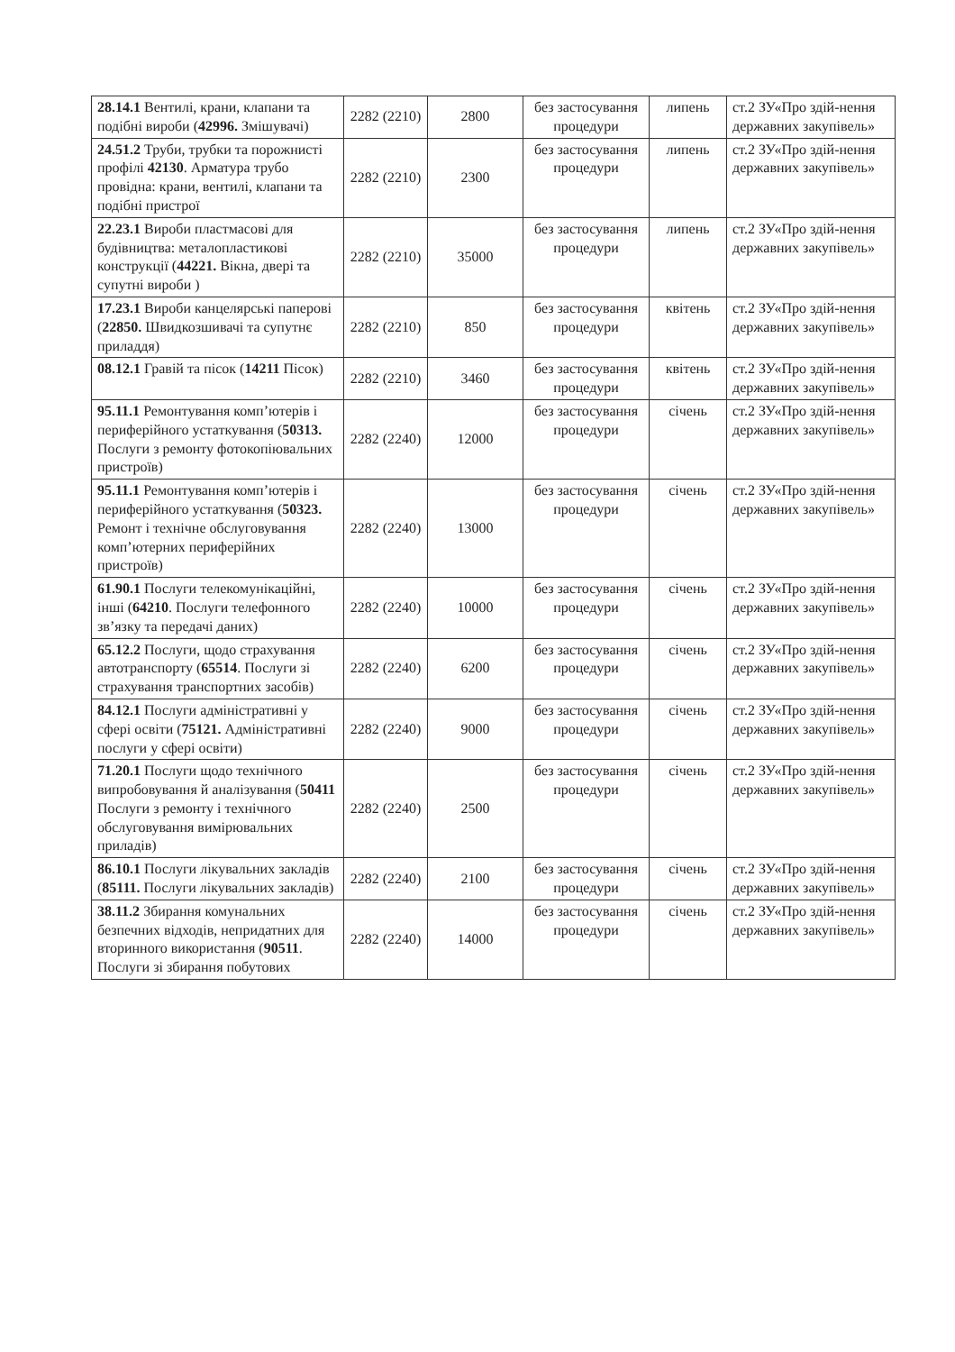| 28.14.1 Вентилі, крани, клапани та подібні вироби ( 42996. Змішувачі) | 2282 (2210) | 2800 | без застосування процедури | липень | ст.2 ЗУ«Про здій-нення державних закупівель» |
| 24.51.2 Труби, трубки та порожнисті профілі 42130 . Арматура трубо провідна: крани, вентилі, клапани та подібні пристрої | 2282 (2210) | 2300 | без застосування процедури | липень | ст.2 ЗУ«Про здій-нення державних закупівель» |
| 22.23.1 Вироби пластмасові для будівництва: металопластикові конструкції ( 44221. Вікна, двері та супутні вироби ) | 2282 (2210) | 35000 | без застосування процедури | липень | ст.2 ЗУ«Про здій-нення державних закупівель» |
| 17.23.1 Вироби канцелярські паперові ( 22850. Швидкозшивачі та супутнє приладдя) | 2282 (2210) | 850 | без застосування процедури | квітень | ст.2 ЗУ«Про здій-нення державних закупівель» |
| 08.12.1 Гравій та пісок ( 14211 Пісок) | 2282 (2210) | 3460 | без застосування процедури | квітень | ст.2 ЗУ«Про здій-нення державних закупівель» |
| 95.11.1 Ремонтування комп’ютерів і периферійного устаткування ( 50313. Послуги з ремонту фотокопіювальних пристроїв) | 2282 (2240) | 12000 | без застосування процедури | січень | ст.2 ЗУ«Про здій-нення державних закупівель» |
| 95.11.1 Ремонтування комп’ютерів і периферійного устаткування ( 50323. Ремонт і технічне обслуговування комп’ютерних периферійних пристроїв) | 2282 (2240) | 13000 | без застосування процедури | січень | ст.2 ЗУ«Про здій-нення державних закупівель» |
| 61.90.1 Послуги телекомунікаційні, інші ( 64210 . Послуги телефонного зв’язку та передачі даних) | 2282 (2240) | 10000 | без застосування процедури | січень | ст.2 ЗУ«Про здій-нення державних закупівель» |
| 65.12.2 Послуги, щодо страхування автотранспорту ( 65514 . Послуги зі страхування транспортних засобів) | 2282 (2240) | 6200 | без застосування процедури | січень | ст.2 ЗУ«Про здій-нення державних закупівель» |
| 84.12.1 Послуги адміністративні у сфері освіти ( 75121. Адміністративні послуги у сфері освіти) | 2282 (2240) | 9000 | без застосування процедури | січень | ст.2 ЗУ«Про здій-нення державних закупівель» |
| 71.20.1 Послуги щодо технічного випробовування й аналізування ( 50411 Послуги з ремонту і технічного обслуговування вимірювальних приладів) | 2282 (2240) | 2500 | без застосування процедури | січень | ст.2 ЗУ«Про здій-нення державних закупівель» |
| 86.10.1 Послуги лікувальних закладів ( 85111. Послуги лікувальних закладів) | 2282 (2240) | 2100 | без застосування процедури | січень | ст.2 ЗУ«Про здій-нення державних закупівель» |
| 38.11.2 Збирання комунальних безпечних відходів, непридатних для вторинного використання ( 90511 . Послуги зі збирання побутових | 2282 (2240) | 14000 | без застосування процедури | січень | ст.2 ЗУ«Про здій-нення державних закупівель» |